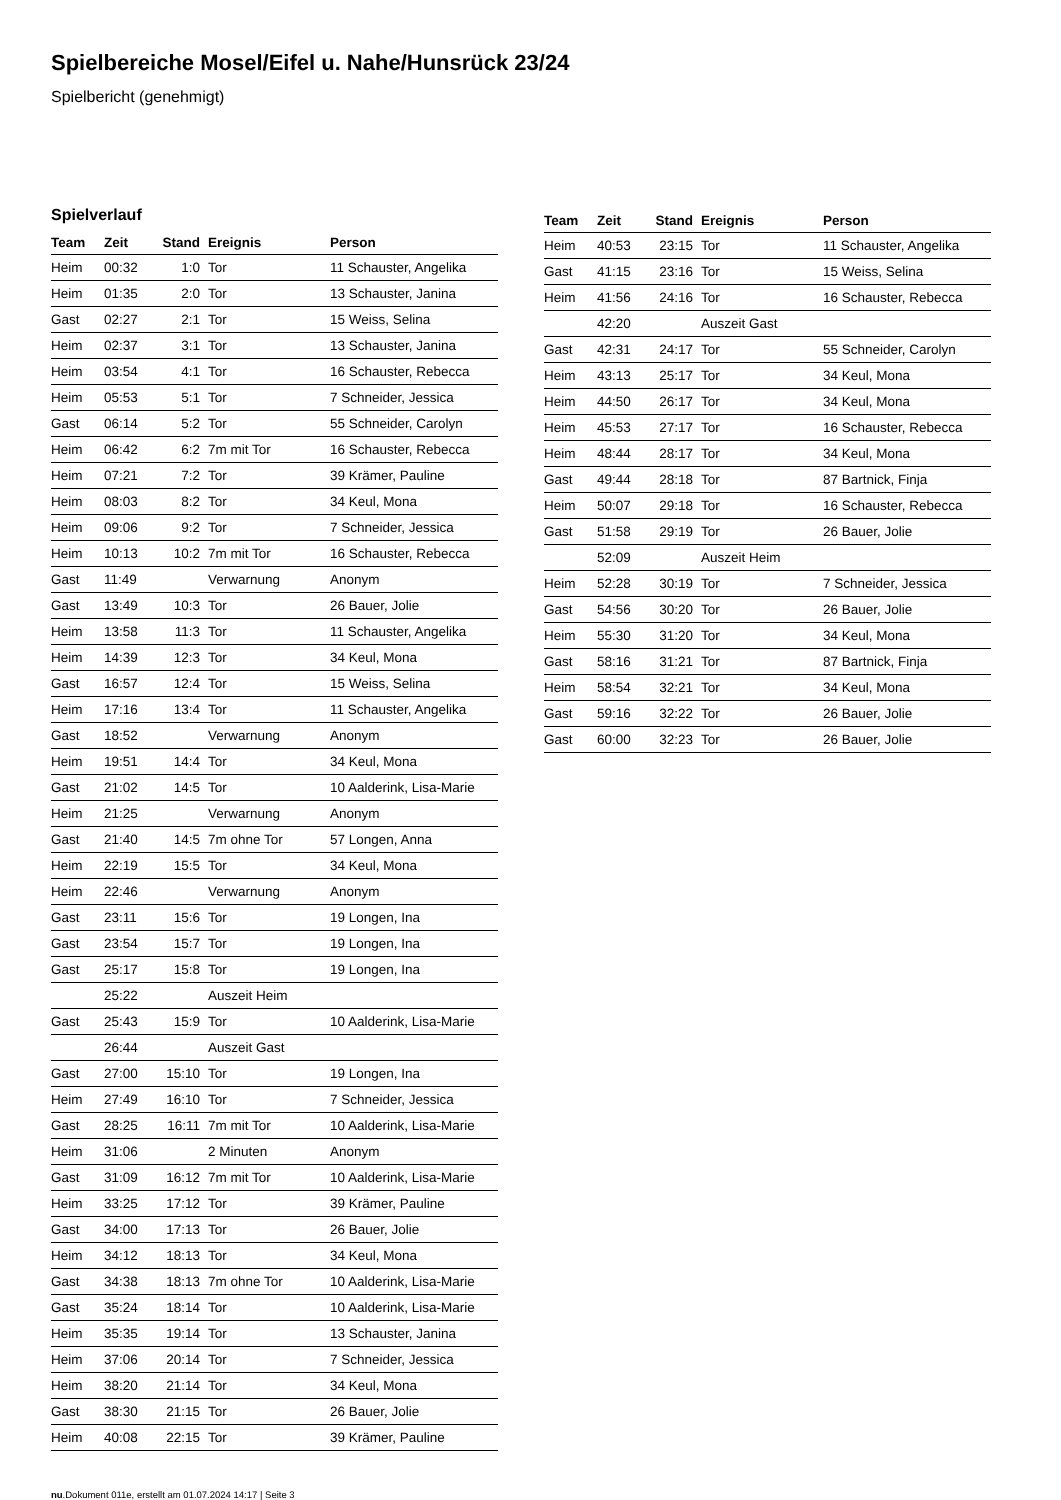Spielbereiche Mosel/Eifel u. Nahe/Hunsrück 23/24
Spielbericht (genehmigt)
Spielverlauf
| Team | Zeit | Stand | Ereignis | Person |
| --- | --- | --- | --- | --- |
| Heim | 00:32 | 1:0 | Tor | 11 Schauster, Angelika |
| Heim | 01:35 | 2:0 | Tor | 13 Schauster, Janina |
| Gast | 02:27 | 2:1 | Tor | 15 Weiss, Selina |
| Heim | 02:37 | 3:1 | Tor | 13 Schauster, Janina |
| Heim | 03:54 | 4:1 | Tor | 16 Schauster, Rebecca |
| Heim | 05:53 | 5:1 | Tor | 7 Schneider, Jessica |
| Gast | 06:14 | 5:2 | Tor | 55 Schneider, Carolyn |
| Heim | 06:42 | 6:2 | 7m mit Tor | 16 Schauster, Rebecca |
| Heim | 07:21 | 7:2 | Tor | 39 Krämer, Pauline |
| Heim | 08:03 | 8:2 | Tor | 34 Keul, Mona |
| Heim | 09:06 | 9:2 | Tor | 7 Schneider, Jessica |
| Heim | 10:13 | 10:2 | 7m mit Tor | 16 Schauster, Rebecca |
| Gast | 11:49 | | Verwarnung | Anonym |
| Gast | 13:49 | 10:3 | Tor | 26 Bauer, Jolie |
| Heim | 13:58 | 11:3 | Tor | 11 Schauster, Angelika |
| Heim | 14:39 | 12:3 | Tor | 34 Keul, Mona |
| Gast | 16:57 | 12:4 | Tor | 15 Weiss, Selina |
| Heim | 17:16 | 13:4 | Tor | 11 Schauster, Angelika |
| Gast | 18:52 | | Verwarnung | Anonym |
| Heim | 19:51 | 14:4 | Tor | 34 Keul, Mona |
| Gast | 21:02 | 14:5 | Tor | 10 Aalderink, Lisa-Marie |
| Heim | 21:25 | | Verwarnung | Anonym |
| Gast | 21:40 | 14:5 | 7m ohne Tor | 57 Longen, Anna |
| Heim | 22:19 | 15:5 | Tor | 34 Keul, Mona |
| Heim | 22:46 | | Verwarnung | Anonym |
| Gast | 23:11 | 15:6 | Tor | 19 Longen, Ina |
| Gast | 23:54 | 15:7 | Tor | 19 Longen, Ina |
| Gast | 25:17 | 15:8 | Tor | 19 Longen, Ina |
| | 25:22 | | Auszeit Heim | |
| Gast | 25:43 | 15:9 | Tor | 10 Aalderink, Lisa-Marie |
| | 26:44 | | Auszeit Gast | |
| Gast | 27:00 | 15:10 | Tor | 19 Longen, Ina |
| Heim | 27:49 | 16:10 | Tor | 7 Schneider, Jessica |
| Gast | 28:25 | 16:11 | 7m mit Tor | 10 Aalderink, Lisa-Marie |
| Heim | 31:06 | | 2 Minuten | Anonym |
| Gast | 31:09 | 16:12 | 7m mit Tor | 10 Aalderink, Lisa-Marie |
| Heim | 33:25 | 17:12 | Tor | 39 Krämer, Pauline |
| Gast | 34:00 | 17:13 | Tor | 26 Bauer, Jolie |
| Heim | 34:12 | 18:13 | Tor | 34 Keul, Mona |
| Gast | 34:38 | 18:13 | 7m ohne Tor | 10 Aalderink, Lisa-Marie |
| Gast | 35:24 | 18:14 | Tor | 10 Aalderink, Lisa-Marie |
| Heim | 35:35 | 19:14 | Tor | 13 Schauster, Janina |
| Heim | 37:06 | 20:14 | Tor | 7 Schneider, Jessica |
| Heim | 38:20 | 21:14 | Tor | 34 Keul, Mona |
| Gast | 38:30 | 21:15 | Tor | 26 Bauer, Jolie |
| Heim | 40:08 | 22:15 | Tor | 39 Krämer, Pauline |
| Team | Zeit | Stand | Ereignis | Person |
| --- | --- | --- | --- | --- |
| Heim | 40:53 | 23:15 | Tor | 11 Schauster, Angelika |
| Gast | 41:15 | 23:16 | Tor | 15 Weiss, Selina |
| Heim | 41:56 | 24:16 | Tor | 16 Schauster, Rebecca |
| | 42:20 | | Auszeit Gast | |
| Gast | 42:31 | 24:17 | Tor | 55 Schneider, Carolyn |
| Heim | 43:13 | 25:17 | Tor | 34 Keul, Mona |
| Heim | 44:50 | 26:17 | Tor | 34 Keul, Mona |
| Heim | 45:53 | 27:17 | Tor | 16 Schauster, Rebecca |
| Heim | 48:44 | 28:17 | Tor | 34 Keul, Mona |
| Gast | 49:44 | 28:18 | Tor | 87 Bartnick, Finja |
| Heim | 50:07 | 29:18 | Tor | 16 Schauster, Rebecca |
| Gast | 51:58 | 29:19 | Tor | 26 Bauer, Jolie |
| | 52:09 | | Auszeit Heim | |
| Heim | 52:28 | 30:19 | Tor | 7 Schneider, Jessica |
| Gast | 54:56 | 30:20 | Tor | 26 Bauer, Jolie |
| Heim | 55:30 | 31:20 | Tor | 34 Keul, Mona |
| Gast | 58:16 | 31:21 | Tor | 87 Bartnick, Finja |
| Heim | 58:54 | 32:21 | Tor | 34 Keul, Mona |
| Gast | 59:16 | 32:22 | Tor | 26 Bauer, Jolie |
| Gast | 60:00 | 32:23 | Tor | 26 Bauer, Jolie |
nu.Dokument 011e, erstellt am 01.07.2024 14:17 | Seite 3